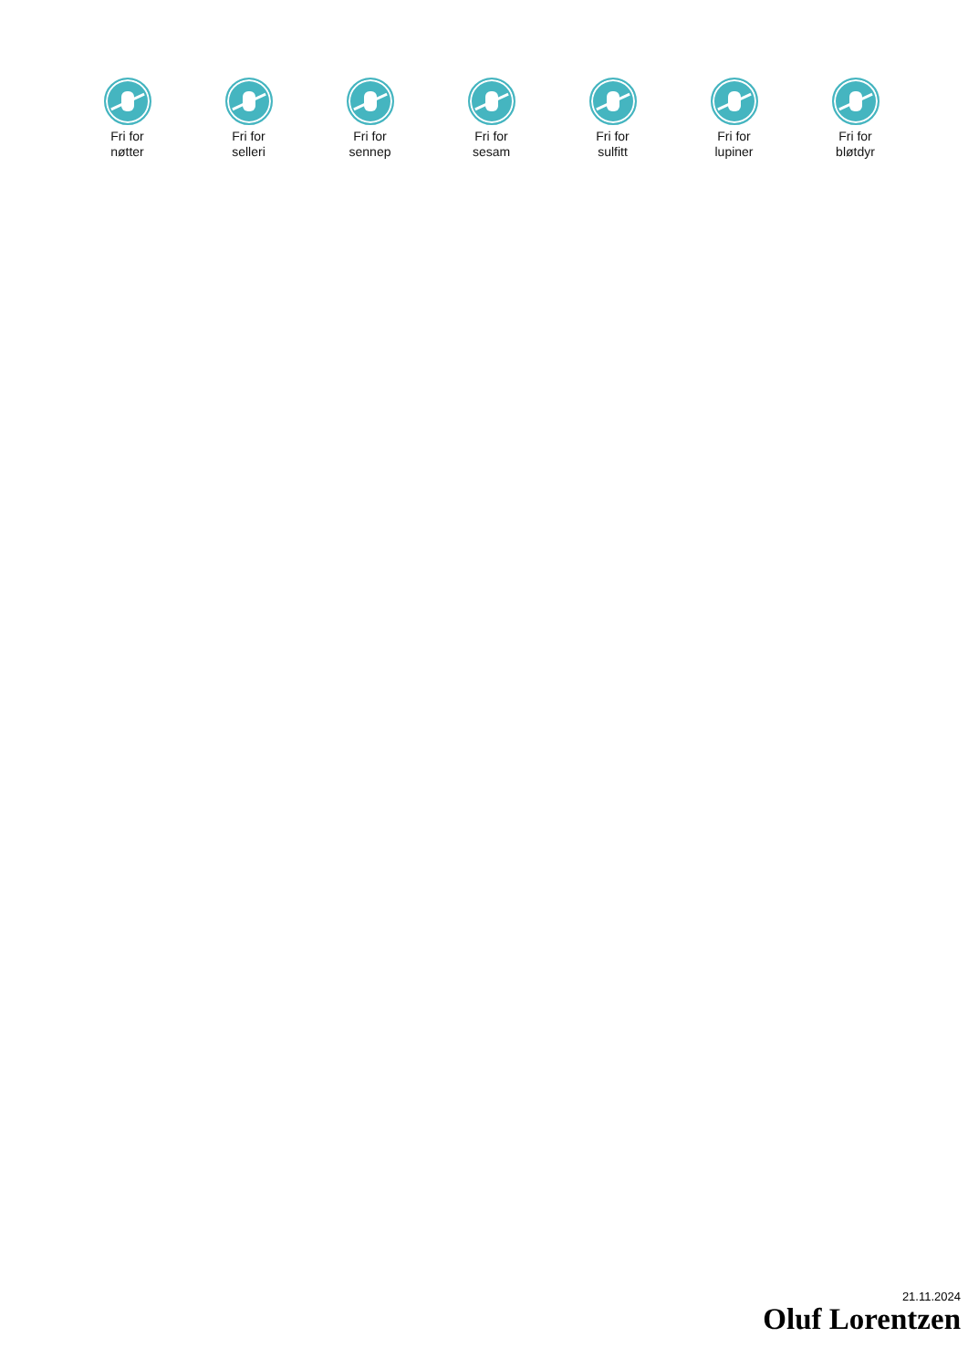Fri for
nøtter
Fri for
selleri
Fri for
sennep
Fri for
sesam
Fri for
sulfitt
Fri for
lupiner
Fri for
bløtdyr
21.11.2024
Oluf Lorentzen